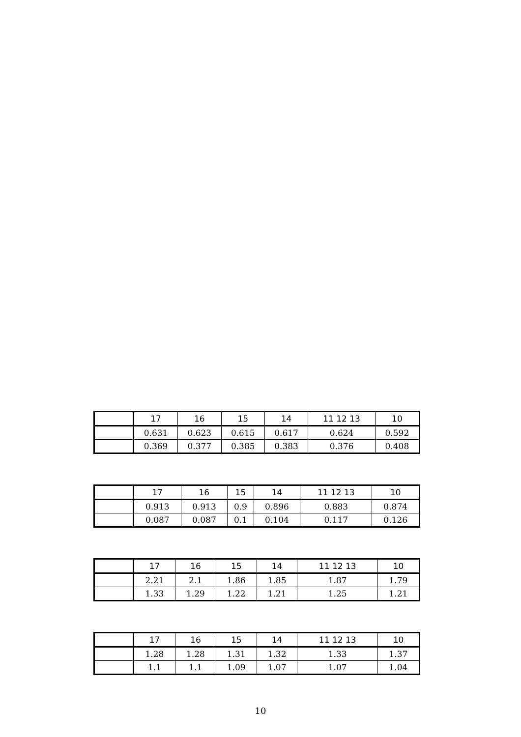| | 17 | 16 | 15 | 14 | 11 12 13 | 10 |
| --- | --- | --- | --- | --- | --- | --- |
| | 0.631 | 0.623 | 0.615 | 0.617 | 0.624 | 0.592 |
| | 0.369 | 0.377 | 0.385 | 0.383 | 0.376 | 0.408 |
| | 17 | 16 | 15 | 14 | 11 12 13 | 10 |
| --- | --- | --- | --- | --- | --- | --- |
| | 0.913 | 0.913 | 0.9 | 0.896 | 0.883 | 0.874 |
| | 0.087 | 0.087 | 0.1 | 0.104 | 0.117 | 0.126 |
| | 17 | 16 | 15 | 14 | 11 12 13 | 10 |
| --- | --- | --- | --- | --- | --- | --- |
| | 2.21 | 2.1 | 1.86 | 1.85 | 1.87 | 1.79 |
| | 1.33 | 1.29 | 1.22 | 1.21 | 1.25 | 1.21 |
| | 17 | 16 | 15 | 14 | 11 12 13 | 10 |
| --- | --- | --- | --- | --- | --- | --- |
| | 1.28 | 1.28 | 1.31 | 1.32 | 1.33 | 1.37 |
| | 1.1 | 1.1 | 1.09 | 1.07 | 1.07 | 1.04 |
10